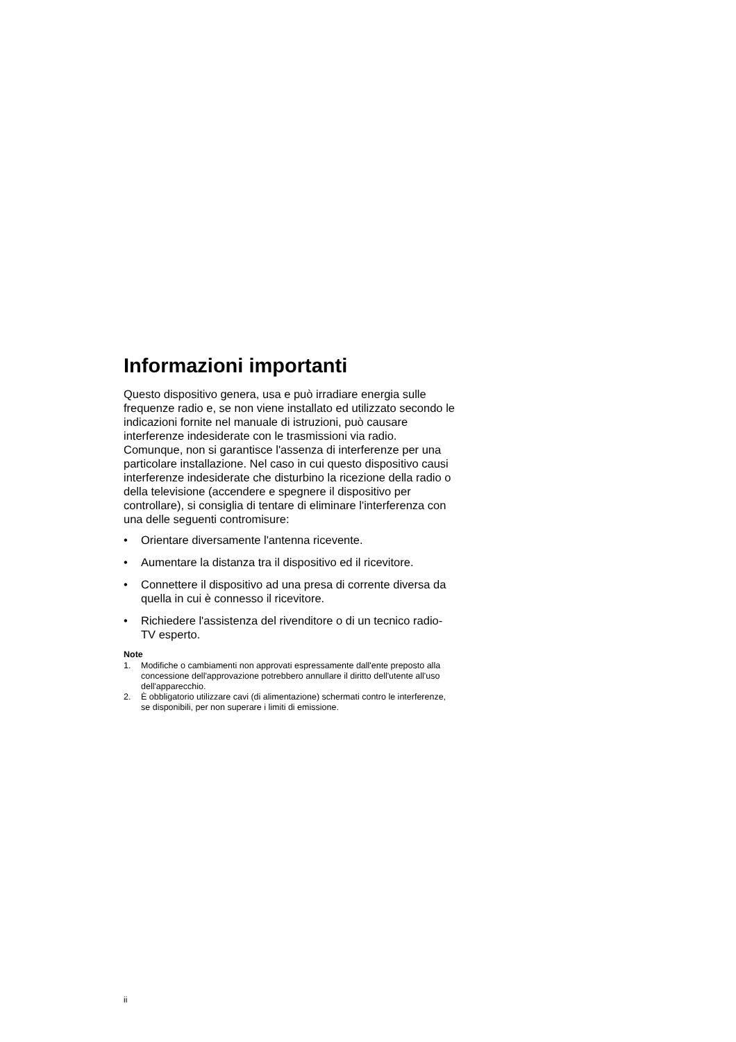Informazioni importanti
Questo dispositivo genera, usa e può irradiare energia sulle frequenze radio e, se non viene installato ed utilizzato secondo le indicazioni fornite nel manuale di istruzioni, può causare interferenze indesiderate con le trasmissioni via radio. Comunque, non si garantisce l'assenza di interferenze per una particolare installazione. Nel caso in cui questo dispositivo causi interferenze indesiderate che disturbino la ricezione della radio o della televisione (accendere e spegnere il dispositivo per controllare), si consiglia di tentare di eliminare l'interferenza con una delle seguenti contromisure:
• Orientare diversamente l'antenna ricevente.
• Aumentare la distanza tra il dispositivo ed il ricevitore.
• Connettere il dispositivo ad una presa di corrente diversa da quella in cui è connesso il ricevitore.
• Richiedere l'assistenza del rivenditore o di un tecnico radio-TV esperto.
Note
1. Modifiche o cambiamenti non approvati espressamente dall'ente preposto alla concessione dell'approvazione potrebbero annullare il diritto dell'utente all'uso dell'apparecchio.
2. È obbligatorio utilizzare cavi (di alimentazione) schermati contro le interferenze, se disponibili, per non superare i limiti di emissione.
ii